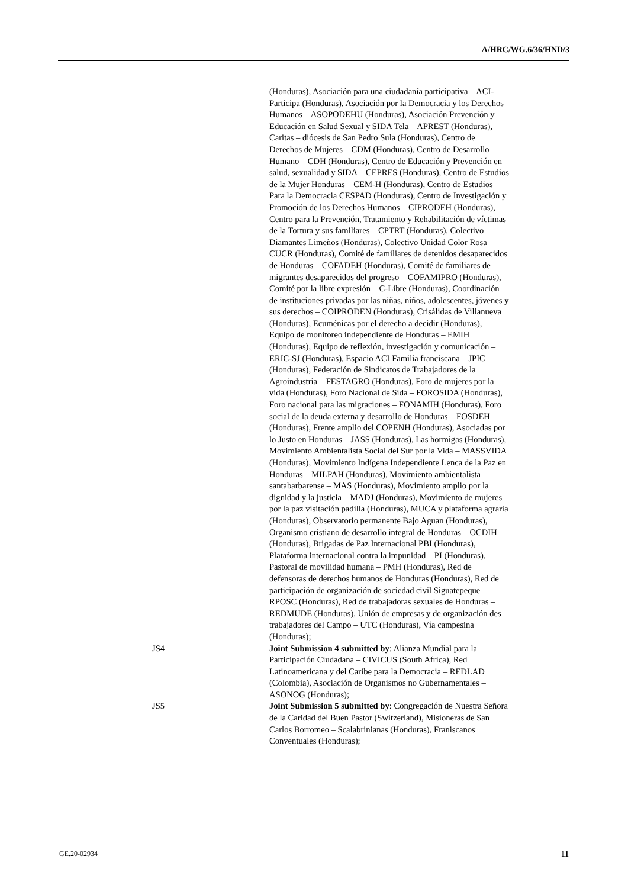A/HRC/WG.6/36/HND/3
(Honduras), Asociación para una ciudadanía participativa – ACI-Participa (Honduras), Asociación por la Democracia y los Derechos Humanos – ASOPODEHU (Honduras), Asociación Prevención y Educación en Salud Sexual y SIDA Tela – APREST (Honduras), Caritas – diócesis de San Pedro Sula (Honduras), Centro de Derechos de Mujeres – CDM (Honduras), Centro de Desarrollo Humano – CDH (Honduras), Centro de Educación y Prevención en salud, sexualidad y SIDA – CEPRES (Honduras), Centro de Estudios de la Mujer Honduras – CEM-H (Honduras), Centro de Estudios Para la Democracia CESPAD (Honduras), Centro de Investigación y Promoción de los Derechos Humanos – CIPRODEH (Honduras), Centro para la Prevención, Tratamiento y Rehabilitación de víctimas de la Tortura y sus familiares – CPTRT (Honduras), Colectivo Diamantes Limeños (Honduras), Colectivo Unidad Color Rosa – CUCR (Honduras), Comité de familiares de detenidos desaparecidos de Honduras – COFADEH (Honduras), Comité de familiares de migrantes desaparecidos del progreso – COFAMIPRO (Honduras), Comité por la libre expresión – C-Libre (Honduras), Coordinación de instituciones privadas por las niñas, niños, adolescentes, jóvenes y sus derechos – COIPRODEN (Honduras), Crisálidas de Villanueva (Honduras), Ecuménicas por el derecho a decidir (Honduras), Equipo de monitoreo independiente de Honduras – EMIH (Honduras), Equipo de reflexión, investigación y comunicación – ERIC-SJ (Honduras), Espacio ACI Familia franciscana – JPIC (Honduras), Federación de Sindicatos de Trabajadores de la Agroindustria – FESTAGRO (Honduras), Foro de mujeres por la vida (Honduras), Foro Nacional de Sida – FOROSIDA (Honduras), Foro nacional para las migraciones – FONAMIH (Honduras), Foro social de la deuda externa y desarrollo de Honduras – FOSDEH (Honduras), Frente amplio del COPENH (Honduras), Asociadas por lo Justo en Honduras – JASS (Honduras), Las hormigas (Honduras), Movimiento Ambientalista Social del Sur por la Vida – MASSVIDA (Honduras), Movimiento Indígena Independiente Lenca de la Paz en Honduras – MILPAH (Honduras), Movimiento ambientalista santabarbarense – MAS (Honduras), Movimiento amplio por la dignidad y la justicia – MADJ (Honduras), Movimiento de mujeres por la paz visitación padilla (Honduras), MUCA y plataforma agraria (Honduras), Observatorio permanente Bajo Aguan (Honduras), Organismo cristiano de desarrollo integral de Honduras – OCDIH (Honduras), Brigadas de Paz Internacional PBI (Honduras), Plataforma internacional contra la impunidad – PI (Honduras), Pastoral de movilidad humana – PMH (Honduras), Red de defensoras de derechos humanos de Honduras (Honduras), Red de participación de organización de sociedad civil Siguatepeque – RPOSC (Honduras), Red de trabajadoras sexuales de Honduras – REDMUDE (Honduras), Unión de empresas y de organización des trabajadores del Campo – UTC (Honduras), Vía campesina (Honduras);
JS4 Joint Submission 4 submitted by: Alianza Mundial para la Participación Ciudadana – CIVICUS (South Africa), Red Latinoamericana y del Caribe para la Democracia – REDLAD (Colombia), Asociación de Organismos no Gubernamentales – ASONOG (Honduras);
JS5 Joint Submission 5 submitted by: Congregación de Nuestra Señora de la Caridad del Buen Pastor (Switzerland), Misioneras de San Carlos Borromeo – Scalabrinianas (Honduras), Franiscanos Conventuales (Honduras);
GE.20-02934 11